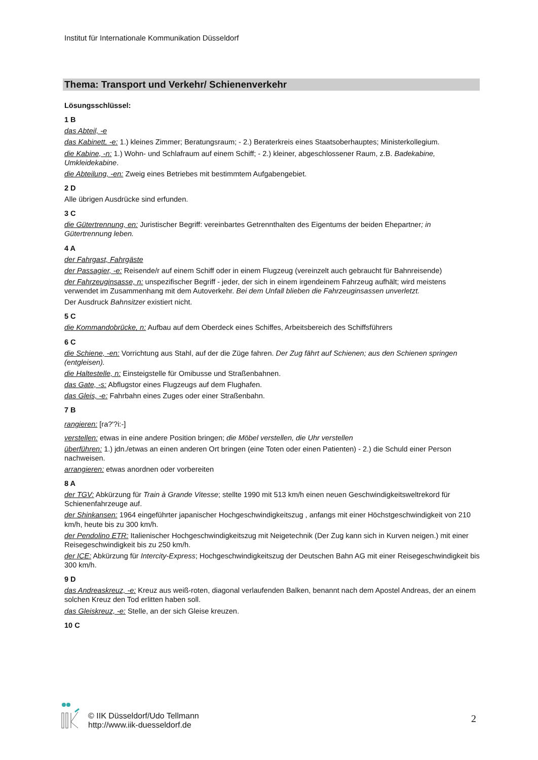Institut für Internationale Kommunikation Düsseldorf
Thema: Transport und Verkehr/ Schienenverkehr
Lösungsschlüssel:
1 B
das Abteil, -e
das Kabinett, -e: 1.) kleines Zimmer; Beratungsraum; - 2.) Beraterkreis eines Staatsoberhauptes; Ministerkollegium.
die Kabine, -n: 1.) Wohn- und Schlafraum auf einem Schiff; - 2.) kleiner, abgeschlossener Raum, z.B. Badekabine, Umkleidekabine.
die Abteilung, -en: Zweig eines Betriebes mit bestimmtem Aufgabengebiet.
2 D
Alle übrigen Ausdrücke sind erfunden.
3 C
die Gütertrennung, en: Juristischer Begriff: vereinbartes Getrennthalten des Eigentums der beiden Ehepartner; in Gütertrennung leben.
4 A
der Fahrgast, Fahrgäste
der Passagier, -e: Reisende/r auf einem Schiff oder in einem Flugzeug (vereinzelt auch gebraucht für Bahnreisende)
der Fahrzeuginsasse, n: unspezifischer Begriff - jeder, der sich in einem irgendeinem Fahrzeug aufhält; wird meistens verwendet im Zusammenhang mit dem Autoverkehr. Bei dem Unfall blieben die Fahrzeuginsassen unverletzt.
Der Ausdruck Bahnsitzer existiert nicht.
5 C
die Kommandobrücke, n: Aufbau auf dem Oberdeck eines Schiffes, Arbeitsbereich des Schiffsführers
6 C
die Schiene, -en: Vorrichtung aus Stahl, auf der die Züge fahren. Der Zug fährt auf Schienen; aus den Schienen springen (entgleisen).
die Haltestelle, n: Einsteigstelle für Omibusse und Straßenbahnen.
das Gate, -s: Abflugstor eines Flugzeugs auf dem Flughafen.
das Gleis, -e: Fahrbahn eines Zuges oder einer Straßenbahn.
7 B
rangieren: [ra?'?i:-]
verstellen: etwas in eine andere Position bringen; die Möbel verstellen, die Uhr verstellen
überführen: 1.) jdn./etwas an einen anderen Ort bringen (eine Toten oder einen Patienten) - 2.) die Schuld einer Person nachweisen.
arrangieren: etwas anordnen oder vorbereiten
8 A
der TGV: Abkürzung für Train à Grande Vitesse; stellte 1990 mit 513 km/h einen neuen Geschwindigkeitsweltrekord für Schienenfahrzeuge auf.
der Shinkansen: 1964 eingeführter japanischer Hochgeschwindigkeitszug , anfangs mit einer Höchstgeschwindigkeit von 210 km/h, heute bis zu 300 km/h.
der Pendolino ETR: Italienischer Hochgeschwindigkeitszug mit Neigetechnik (Der Zug kann sich in Kurven neigen.) mit einer Reisegeschwindigkeit bis zu 250 km/h.
der ICE: Abkürzung für Intercity-Express; Hochgeschwindigkeitszug der Deutschen Bahn AG mit einer Reisegeschwindigkeit bis 300 km/h.
9 D
das Andreaskreuz, -e: Kreuz aus weiß-roten, diagonal verlaufenden Balken, benannt nach dem Apostel Andreas, der an einem solchen Kreuz den Tod erlitten haben soll.
das Gleiskreuz, -e: Stelle, an der sich Gleise kreuzen.
10 C
© IIK Düsseldorf/Udo Tellmann
http://www.iik-duesseldorf.de
2